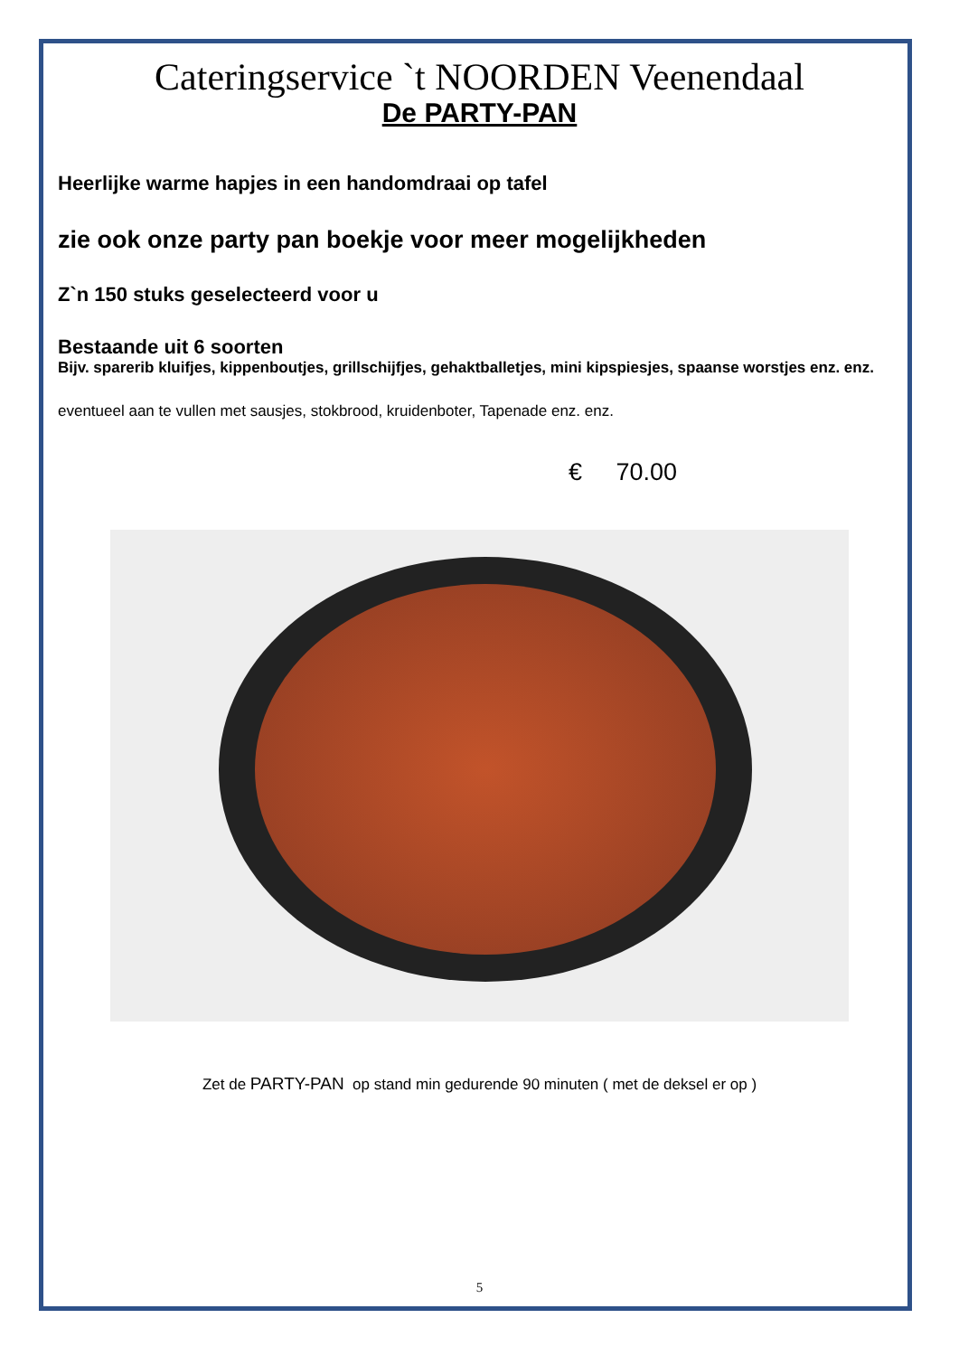Cateringservice `t NOORDEN Veenendaal
De PARTY-PAN
Heerlijke warme hapjes in een handomdraai op tafel
zie ook onze party pan boekje voor meer mogelijkheden
Z`n 150 stuks geselecteerd voor u
Bestaande uit 6 soorten
Bijv. sparerib kluifjes, kippenboutjes, grillschijfjes, gehaktballetjes, mini kipspiesjes, spaanse worstjes enz. enz.
eventueel aan te vullen met sausjes, stokbrood, kruidenboter, Tapenade enz. enz.
€ 70.00
Zet de PARTY-PAN op stand min gedurende 90 minuten ( met de deksel er op )
5